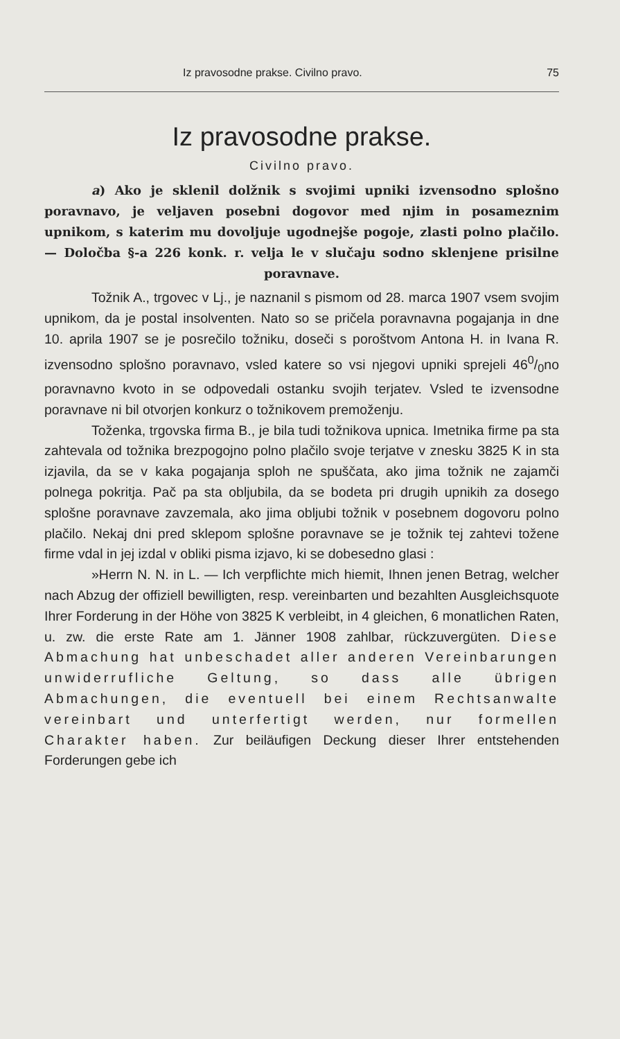Iz pravosodne prakse. Civilno pravo. 75
Iz pravosodne prakse.
Civilno pravo.
a) Ako je sklenil dolžnik s svojimi upniki izvensodno splošno poravnavo, je veljaven posebni dogovor med njim in posameznim upnikom, s katerim mu dovoljuje ugodnejše pogoje, zlasti polno plačilo. — Določba §-a 226 konk. r. velja le v slučaju sodno sklenjene prisilne poravnave.
Tožnik A., trgovec v Lj., je naznanil s pismom od 28. marca 1907 vsem svojim upnikom, da je postal insolventen. Nato so se pričela poravnavna pogajanja in dne 10. aprila 1907 se je posrečilo tožniku, doseči s poroštvom Antona H. in Ivana R. izvensodno splošno poravnavo, vsled katere so vsi njegovi upniki sprejeli 460/0no poravnavno kvoto in se odpovedali ostanku svojih terjatev. Vsled te izvensodne poravnave ni bil otvorjen konkurz o tožnikovem premoženju.
Toženka, trgovska firma B., je bila tudi tožnikova upnica. Imetnika firme pa sta zahtevala od tožnika brezpogojno polno plačilo svoje terjatve v znesku 3825 K in sta izjavila, da se v kaka pogajanja sploh ne spuščata, ako jima tožnik ne zajamči polnega pokritja. Pač pa sta obljubila, da se bodeta pri drugih upnikih za dosego splošne poravnave zavzemala, ako jima obljubi tožnik v posebnem dogovoru polno plačilo. Nekaj dni pred sklepom splošne poravnave se je tožnik tej zahtevi tožene firme vdal in jej izdal v obliki pisma izjavo, ki se dobesedno glasi :
»Herrn N. N. in L. — Ich verpflichte mich hiemit, Ihnen jenen Betrag, welcher nach Abzug der offiziell bewilligten, resp. vereinbarten und bezahlten Ausgleichsquote Ihrer Forderung in der Höhe von 3825 K verbleibt, in 4 gleichen, 6 monatlichen Raten, u. zw. die erste Rate am 1. Jänner 1908 zahlbar, rückzuvergüten. Diese Abmachung hat unbeschadet aller anderen Vereinbarungen unwiderrufliche Geltung, so dass alle übrigen Abmachungen, die eventuell bei einem Rechtsanwalte vereinbart und unterfertigt werden, nur formellen Charakter haben. Zur beiläufigen Deckung dieser Ihrer entstehenden Forderungen gebe ich